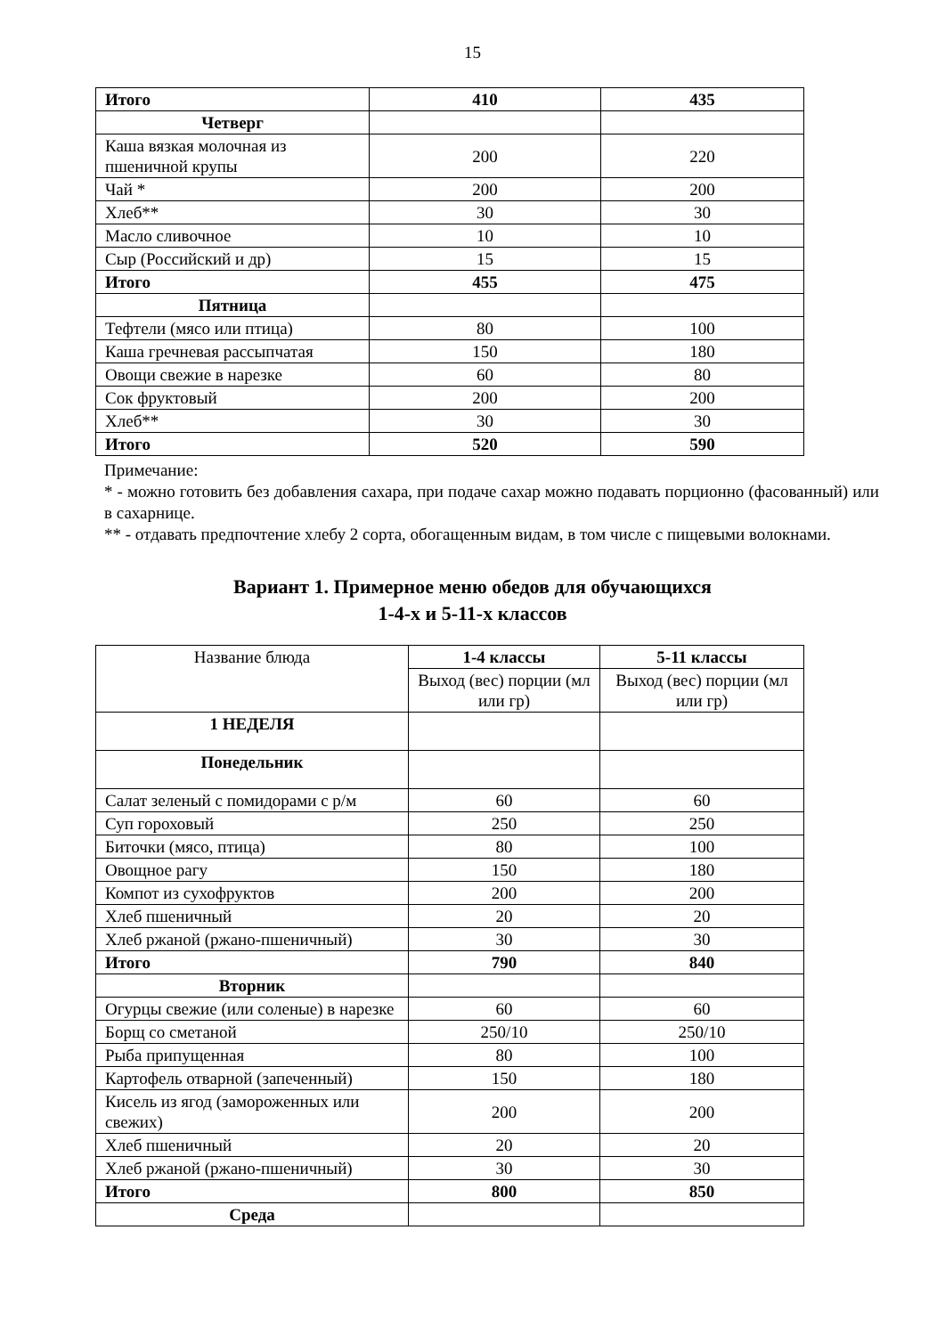15
| Итого | 410 | 435 |
| Четверг | | |
| Каша вязкая молочная из пшеничной крупы | 200 | 220 |
| Чай * | 200 | 200 |
| Хлеб** | 30 | 30 |
| Масло сливочное | 10 | 10 |
| Сыр (Российский и др) | 15 | 15 |
| Итого | 455 | 475 |
| Пятница | | |
| Тефтели (мясо или птица) | 80 | 100 |
| Каша гречневая рассыпчатая | 150 | 180 |
| Овощи свежие в нарезке | 60 | 80 |
| Сок фруктовый | 200 | 200 |
| Хлеб** | 30 | 30 |
| Итого | 520 | 590 |
Примечание:
* - можно готовить без добавления сахара, при подаче сахар можно подавать порционно (фасованный) или в сахарнице.
** - отдавать предпочтение хлебу 2 сорта, обогащенным видам, в том числе с пищевыми волокнами.
Вариант 1. Примерное меню обедов для обучающихся
1-4-х и 5-11-х классов
| Название блюда | 1-4 классы | 5-11 классы |
| | Выход (вес) порции (мл или гр) | Выход (вес) порции (мл или гр) |
| 1 НЕДЕЛЯ | | |
| Понедельник | | |
| Салат зеленый с помидорами с р/м | 60 | 60 |
| Суп гороховый | 250 | 250 |
| Биточки (мясо, птица) | 80 | 100 |
| Овощное рагу | 150 | 180 |
| Компот из сухофруктов | 200 | 200 |
| Хлеб пшеничный | 20 | 20 |
| Хлеб ржаной (ржано-пшеничный) | 30 | 30 |
| Итого | 790 | 840 |
| Вторник | | |
| Огурцы свежие (или соленые) в нарезке | 60 | 60 |
| Борщ со сметаной | 250/10 | 250/10 |
| Рыба припущенная | 80 | 100 |
| Картофель отварной (запеченный) | 150 | 180 |
| Кисель из ягод (замороженных или свежих) | 200 | 200 |
| Хлеб пшеничный | 20 | 20 |
| Хлеб ржаной (ржано-пшеничный) | 30 | 30 |
| Итого | 800 | 850 |
| Среда | | |